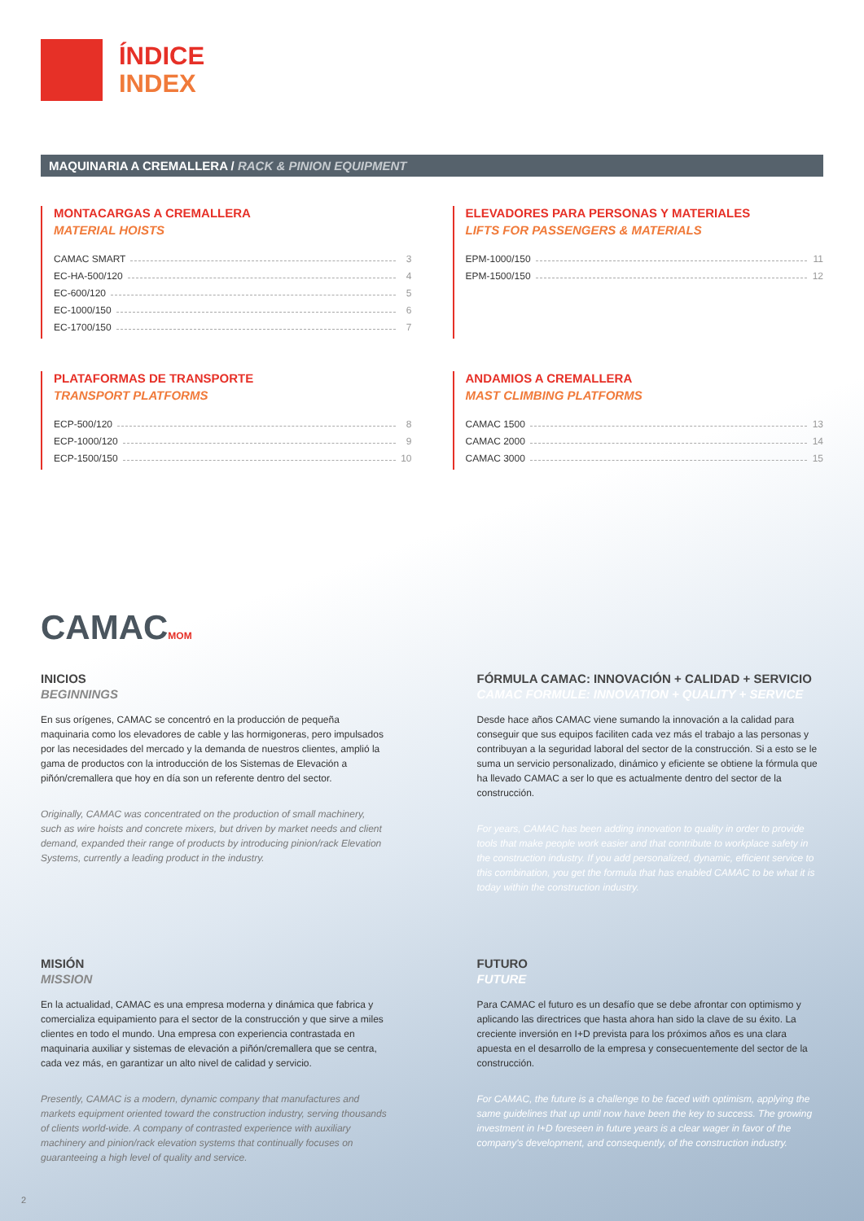ÍNDICE
INDEX
MAQUINARIA A CREMALLERA / RACK & PINION EQUIPMENT
MONTACARGAS A CREMALLERA
MATERIAL HOISTS
CAMAC SMART 3
EC-HA-500/120 4
EC-600/120 5
EC-1000/150 6
EC-1700/150 7
ELEVADORES PARA PERSONAS Y MATERIALES
LIFTS FOR PASSENGERS & MATERIALS
EPM-1000/150 11
EPM-1500/150 12
PLATAFORMAS DE TRANSPORTE
TRANSPORT PLATFORMS
ECP-500/120 8
ECP-1000/120 9
ECP-1500/150 10
ANDAMIOS A CREMALLERA
MAST CLIMBING PLATFORMS
CAMAC 1500 13
CAMAC 2000 14
CAMAC 3000 15
CAMACMOM
INICIOS
BEGINNINGS
En sus orígenes, CAMAC se concentró en la producción de pequeña maquinaria como los elevadores de cable y las hormigoneras, pero impulsados por las necesidades del mercado y la demanda de nuestros clientes, amplió la gama de productos con la introducción de los Sistemas de Elevación a piñón/cremallera que hoy en día son un referente dentro del sector.
Originally, CAMAC was concentrated on the production of small machinery, such as wire hoists and concrete mixers, but driven by market needs and client demand, expanded their range of products by introducing pinion/rack Elevation Systems, currently a leading product in the industry.
FÓRMULA CAMAC: INNOVACIÓN + CALIDAD + SERVICIO
CAMAC FORMULE: INNOVATION + QUALITY + SERVICE
Desde hace años CAMAC viene sumando la innovación a la calidad para conseguir que sus equipos faciliten cada vez más el trabajo a las personas y contribuyan a la seguridad laboral del sector de la construcción. Si a esto se le suma un servicio personalizado, dinámico y eficiente se obtiene la fórmula que ha llevado CAMAC a ser lo que es actualmente dentro del sector de la construcción.
For years, CAMAC has been adding innovation to quality in order to provide tools that make people work easier and that contribute to workplace safety in the construction industry. If you add personalized, dynamic, efficient service to this combination, you get the formula that has enabled CAMAC to be what it is today within the construction industry.
MISIÓN
MISSION
En la actualidad, CAMAC es una empresa moderna y dinámica que fabrica y comercializa equipamiento para el sector de la construcción y que sirve a miles clientes en todo el mundo. Una empresa con experiencia contrastada en maquinaria auxiliar y sistemas de elevación a piñón/cremallera que se centra, cada vez más, en garantizar un alto nivel de calidad y servicio.
Presently, CAMAC is a modern, dynamic company that manufactures and markets equipment oriented toward the construction industry, serving thousands of clients world-wide. A company of contrasted experience with auxiliary machinery and pinion/rack elevation systems that continually focuses on guaranteeing a high level of quality and service.
FUTURO
FUTURE
Para CAMAC el futuro es un desafío que se debe afrontar con optimismo y aplicando las directrices que hasta ahora han sido la clave de su éxito. La creciente inversión en I+D prevista para los próximos años es una clara apuesta en el desarrollo de la empresa y consecuentemente del sector de la construcción.
For CAMAC, the future is a challenge to be faced with optimism, applying the same guidelines that up until now have been the key to success. The growing investment in I+D foreseen in future years is a clear wager in favor of the company's development, and consequently, of the construction industry.
2